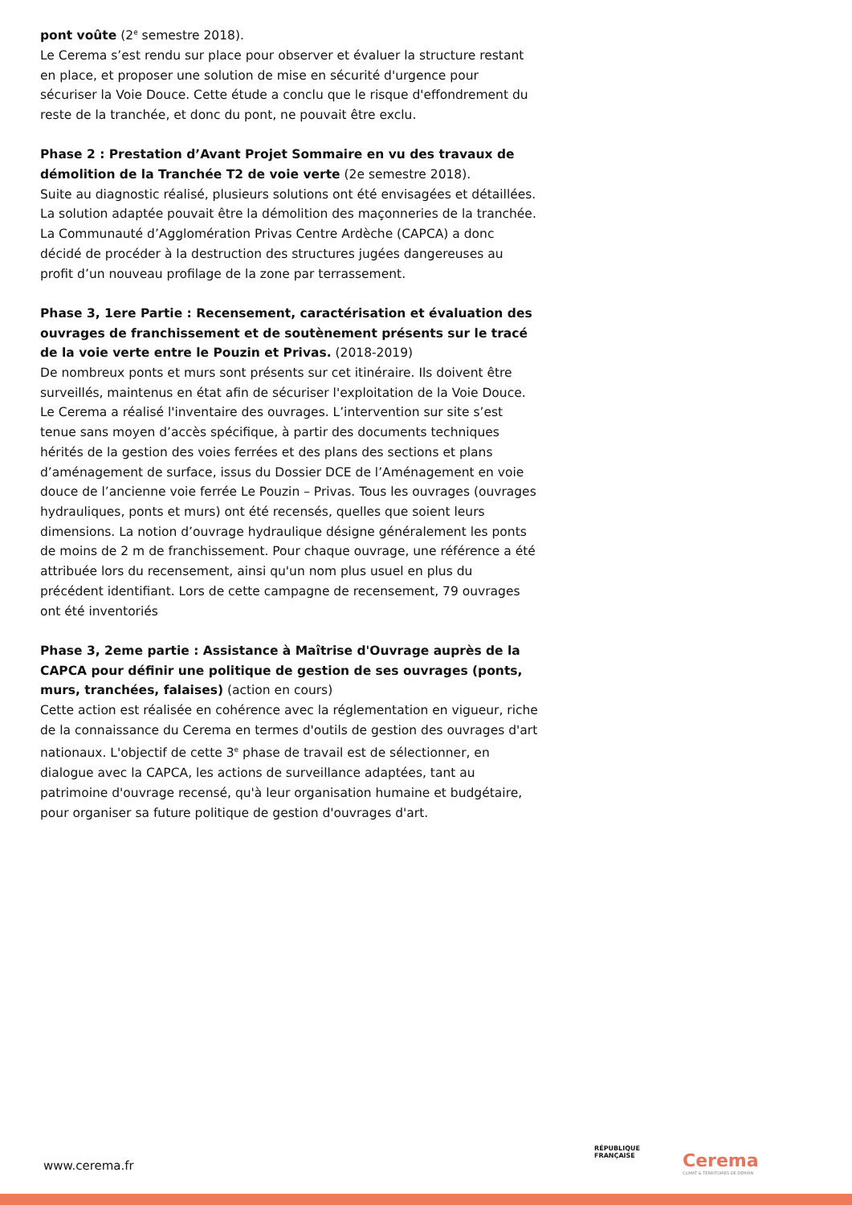pont voûte (2<sup>e</sup> semestre 2018).
Le Cerema s’est rendu sur place pour observer et évaluer la structure restant en place, et proposer une solution de mise en sécurité d'urgence pour sécuriser la Voie Douce. Cette étude a conclu que le risque d'effondrement du reste de la tranchée, et donc du pont, ne pouvait être exclu.
Phase 2 : Prestation d’Avant Projet Sommaire en vu des travaux de démolition de la Tranchée T2 de voie verte (2e semestre 2018).
Suite au diagnostic réalisé, plusieurs solutions ont été envisagées et détaillées. La solution adaptée pouvait être la démolition des maçonneries de la tranchée. La Communauté d’Agglomération Privas Centre Ardèche (CAPCA) a donc décidé de procéder à la destruction des structures jugées dangereuses au profit d’un nouveau profilage de la zone par terrassement.
Phase 3, 1ere Partie : Recensement, caractérisation et évaluation des ouvrages de franchissement et de soutènement présents sur le tracé de la voie verte entre le Pouzin et Privas. (2018-2019)
De nombreux ponts et murs sont présents sur cet itinéraire. Ils doivent être surveillés, maintenus en état afin de sécuriser l'exploitation de la Voie Douce.
Le Cerema a réalisé l'inventaire des ouvrages. L’intervention sur site s’est tenue sans moyen d’accès spécifique, à partir des documents techniques hérités de la gestion des voies ferrées et des plans des sections et plans d’aménagement de surface, issus du Dossier DCE de l’Aménagement en voie douce de l’ancienne voie ferrée Le Pouzin – Privas. Tous les ouvrages (ouvrages hydrauliques, ponts et murs) ont été recensés, quelles que soient leurs dimensions. La notion d’ouvrage hydraulique désigne généralement les ponts de moins de 2 m de franchissement. Pour chaque ouvrage, une référence a été attribuée lors du recensement, ainsi qu'un nom plus usuel en plus du précédent identifiant. Lors de cette campagne de recensement, 79 ouvrages ont été inventoriés
Phase 3, 2eme partie : Assistance à Maîtrise d'Ouvrage auprès de la CAPCA pour définir une politique de gestion de ses ouvrages (ponts, murs, tranchées, falaises) (action en cours)
Cette action est réalisée en cohérence avec la réglementation en vigueur, riche de la connaissance du Cerema en termes d'outils de gestion des ouvrages d'art nationaux. L'objectif de cette 3<sup>e</sup> phase de travail est de sélectionner, en dialogue avec la CAPCA, les actions de surveillance adaptées, tant au patrimoine d'ouvrage recensé, qu'à leur organisation humaine et budgétaire, pour organiser sa future politique de gestion d'ouvrages d'art.
www.cerema.fr
RÉPUBLIQUE
FRANÇAISE
Cerema
CLIMAT & TERRITOIRES DE DEMAIN